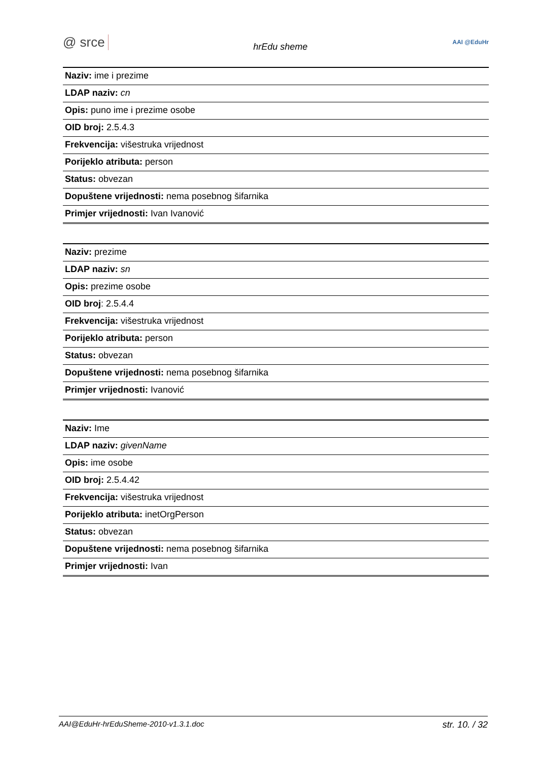@ srce hrEdu sheme AAI @EduHr
| Naziv: ime i prezime |
| LDAP naziv: cn |
| Opis: puno ime i prezime osobe |
| OID broj: 2.5.4.3 |
| Frekvencija: višestruka vrijednost |
| Porijeklo atributa: person |
| Status: obvezan |
| Dopuštene vrijednosti: nema posebnog šifarnika |
| Primjer vrijednosti: Ivan Ivanović |
| Naziv: prezime |
| LDAP naziv: sn |
| Opis: prezime osobe |
| OID broj : 2.5.4.4 |
| Frekvencija: višestruka vrijednost |
| Porijeklo atributa: person |
| Status: obvezan |
| Dopuštene vrijednosti: nema posebnog šifarnika |
| Primjer vrijednosti: Ivanović |
| Naziv: Ime |
| LDAP naziv: givenName |
| Opis: ime osobe |
| OID broj: 2.5.4.42 |
| Frekvencija: višestruka vrijednost |
| Porijeklo atributa: inetOrgPerson |
| Status: obvezan |
| Dopuštene vrijednosti: nema posebnog šifarnika |
| Primjer vrijednosti: Ivan |
AAI@EduHr-hrEduSheme-2010-v1.3.1.doc str. 10. / 32